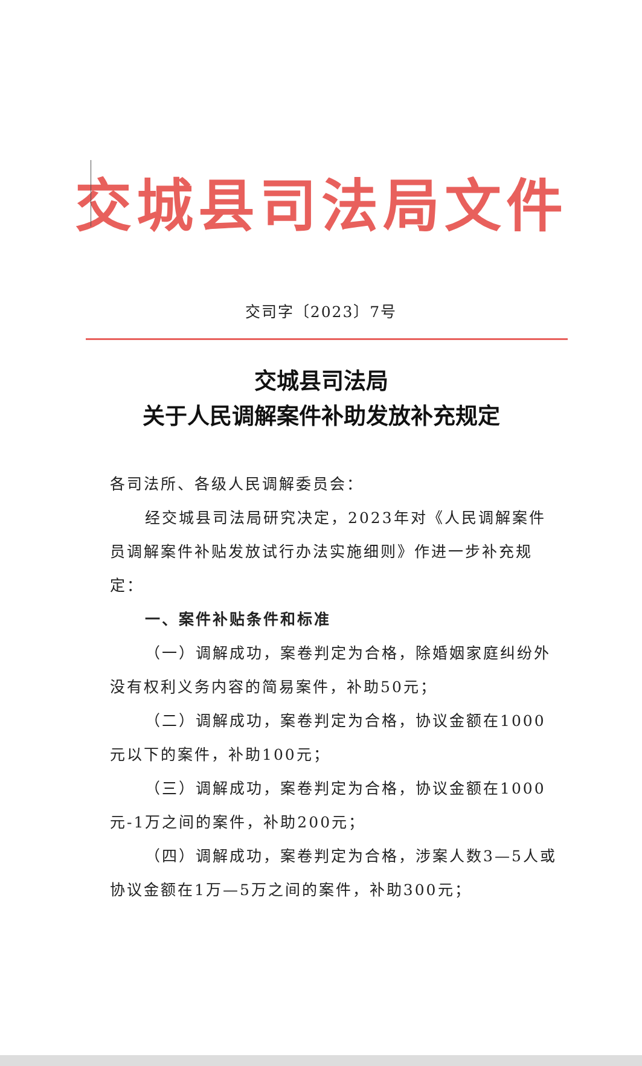交城县司法局文件
交司字〔2023〕7号
交城县司法局
关于人民调解案件补助发放补充规定
各司法所、各级人民调解委员会：
经交城县司法局研究决定，2023年对《人民调解案件员调解案件补贴发放试行办法实施细则》作进一步补充规定：
一、案件补贴条件和标准
（一）调解成功，案卷判定为合格，除婚姻家庭纠纷外没有权利义务内容的简易案件，补助50元；
（二）调解成功，案卷判定为合格，协议金额在1000元以下的案件，补助100元；
（三）调解成功，案卷判定为合格，协议金额在1000元-1万之间的案件，补助200元；
（四）调解成功，案卷判定为合格，涉案人数3—5人或协议金额在1万—5万之间的案件，补助300元；